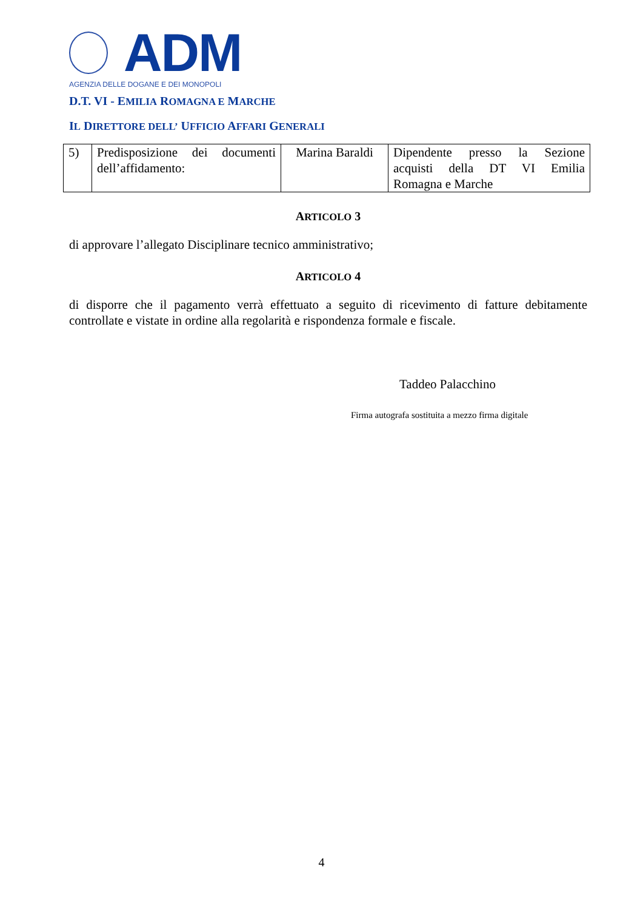ADM
AGENZIA DELLE DOGANE E DEI MONOPOLI
D.T. VI - EMILIA ROMAGNA E MARCHE
IL DIRETTORE DELL’ UFFICIO AFFARI GENERALI
| 5) | Predisposizione dei documenti dell’affidamento: | Marina Baraldi | Dipendente presso la Sezione acquisti della DT VI Emilia Romagna e Marche |
ARTICOLO 3
di approvare l’allegato Disciplinare tecnico amministrativo;
ARTICOLO 4
di disporre che il pagamento verrà effettuato a seguito di ricevimento di fatture debitamente controllate e vistate in ordine alla regolarità e rispondenza formale e fiscale.
Taddeo Palacchino
Firma autografa sostituita a mezzo firma digitale
4